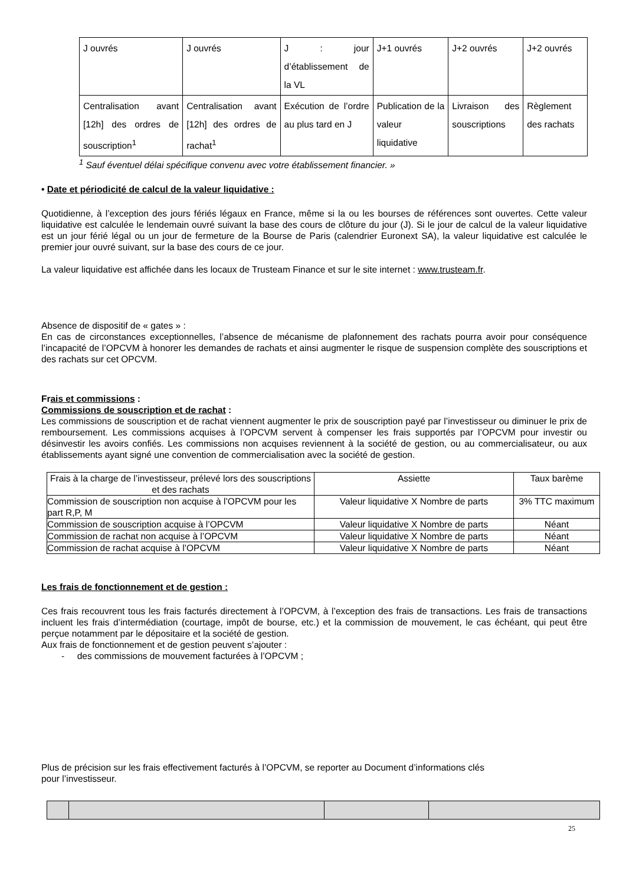| J ouvrés | J ouvrés | J : jour d’établissement de la VL | J+1 ouvrés | J+2 ouvrés | J+2 ouvrés |
| Centralisation avant [12h] des ordres de souscription<sup>1</sup> | Centralisation avant [12h] des ordres de rachat<sup>1</sup> | Exécution de l’ordre au plus tard en J | Publication de la valeur liquidative | Livraison des souscriptions | Règlement des rachats |
<sup>1</sup> Sauf éventuel délai spécifique convenu avec votre établissement financier. »
• Date et périodicité de calcul de la valeur liquidative :
Quotidienne, à l’exception des jours fériés légaux en France, même si la ou les bourses de références sont ouvertes. Cette valeur liquidative est calculée le lendemain ouvré suivant la base des cours de clôture du jour (J). Si le jour de calcul de la valeur liquidative est un jour férié légal ou un jour de fermeture de la Bourse de Paris (calendrier Euronext SA), la valeur liquidative est calculée le premier jour ouvré suivant, sur la base des cours de ce jour.
La valeur liquidative est affichée dans les locaux de Trusteam Finance et sur le site internet : www.trusteam.fr.
Absence de dispositif de « gates » :
En cas de circonstances exceptionnelles, l’absence de mécanisme de plafonnement des rachats pourra avoir pour conséquence l’incapacité de l’OPCVM à honorer les demandes de rachats et ainsi augmenter le risque de suspension complète des souscriptions et des rachats sur cet OPCVM.
Frais et commissions :
Commissions de souscription et de rachat :
Les commissions de souscription et de rachat viennent augmenter le prix de souscription payé par l’investisseur ou diminuer le prix de remboursement. Les commissions acquises à l’OPCVM servent à compenser les frais supportés par l’OPCVM pour investir ou désinvestir les avoirs confiés. Les commissions non acquises reviennent à la société de gestion, ou au commercialisateur, ou aux établissements ayant signé une convention de commercialisation avec la société de gestion.
| Frais à la charge de l’investisseur, prélevé lors des souscriptions et des rachats | Assiette | Taux barème |
| Commission de souscription non acquise à l’OPCVM pour les part R,P, M | Valeur liquidative X Nombre de parts | 3% TTC maximum |
| Commission de souscription acquise à l’OPCVM | Valeur liquidative X Nombre de parts | Néant |
| Commission de rachat non acquise à l’OPCVM | Valeur liquidative X Nombre de parts | Néant |
| Commission de rachat acquise à l’OPCVM | Valeur liquidative X Nombre de parts | Néant |
Les frais de fonctionnement et de gestion :
Ces frais recouvrent tous les frais facturés directement à l’OPCVM, à l’exception des frais de transactions. Les frais de transactions incluent les frais d’intermédiation (courtage, impôt de bourse, etc.) et la commission de mouvement, le cas échéant, qui peut être perçue notamment par le dépositaire et la société de gestion.
Aux frais de fonctionnement et de gestion peuvent s’ajouter :
- des commissions de mouvement facturées à l’OPCVM ;
Plus de précision sur les frais effectivement facturés à l’OPCVM, se reporter au Document d’informations clés
pour l’investisseur.
25